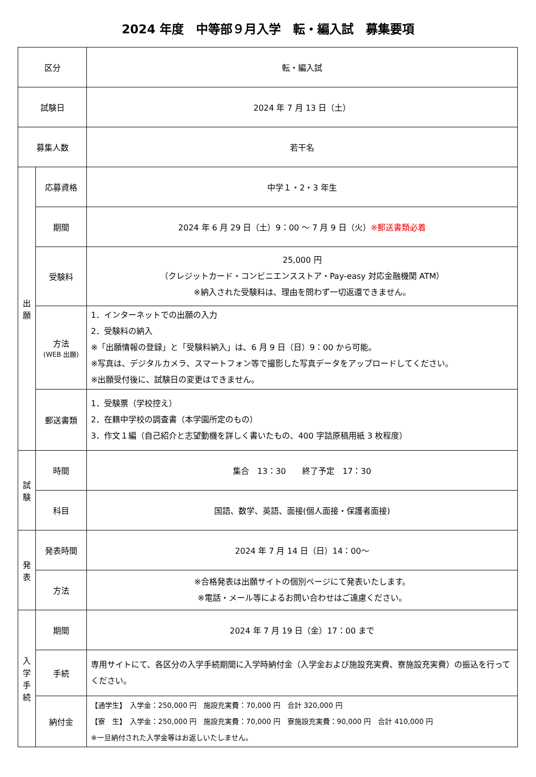2024 年度　中等部９月入学　転・編入試　募集要項
| 区分 | | 転・編入試 |
| 試験日 | | 2024 年 7 月 13 日（土） |
| 募集人数 | | 若干名 |
| 出 願 | 応募資格 | 中学１・2・3 年生 |
| | 期間 | 2024 年 6 月 29 日（土）9：00 ～ 7 月 9 日（火） ※郵送書類必着 |
| | 受験料 | 25,000 円 （クレジットカード・コンビニエンスストア・Pay-easy 対応金融機関 ATM） ※納入された受験料は、理由を問わず一切返還できません。 |
| | 方法 (WEB 出願) | 1．インターネットでの出願の入力 2．受験料の納入 ※「出願情報の登録」と「受験料納入」は、6 月 9 日（日）9：00 から可能。 ※写真は、デジタルカメラ、スマートフォン等で撮影した写真データをアップロードしてください。 ※出願受付後に、試験日の変更はできません。 |
| | 郵送書類 | 1．受験票（学校控え） 2．在籍中学校の調査書（本学園所定のもの） 3．作文１編（自己紹介と志望動機を詳しく書いたもの、400 字詰原稿用紙 3 枚程度） |
| 試 験 | 時間 | 集合 13：30 終了予定 17：30 |
| | 科目 | 国語、数学、英語、面接(個人面接・保護者面接) |
| 発 表 | 発表時間 | 2024 年 7 月 14 日（日）14：00～ |
| | 方法 | ※合格発表は出願サイトの個別ページにて発表いたします。 ※電話・メール等によるお問い合わせはご遠慮ください。 |
| 入 学 手 続 | 期間 | 2024 年 7 月 19 日（金）17：00 まで |
| | 手続 | 専用サイトにて、各区分の入学手続期間に入学時納付金（入学金および施設充実費、寮施設充実費）の振込を行ってください。 |
| | 納付金 | 【通学生】 入学金：250,000 円 施設充実費：70,000 円 合計 320,000 円 【寮 生】 入学金：250,000 円 施設充実費：70,000 円 寮施設充実費：90,000 円 合計 410,000 円 ※一旦納付された入学金等はお返しいたしません。 |